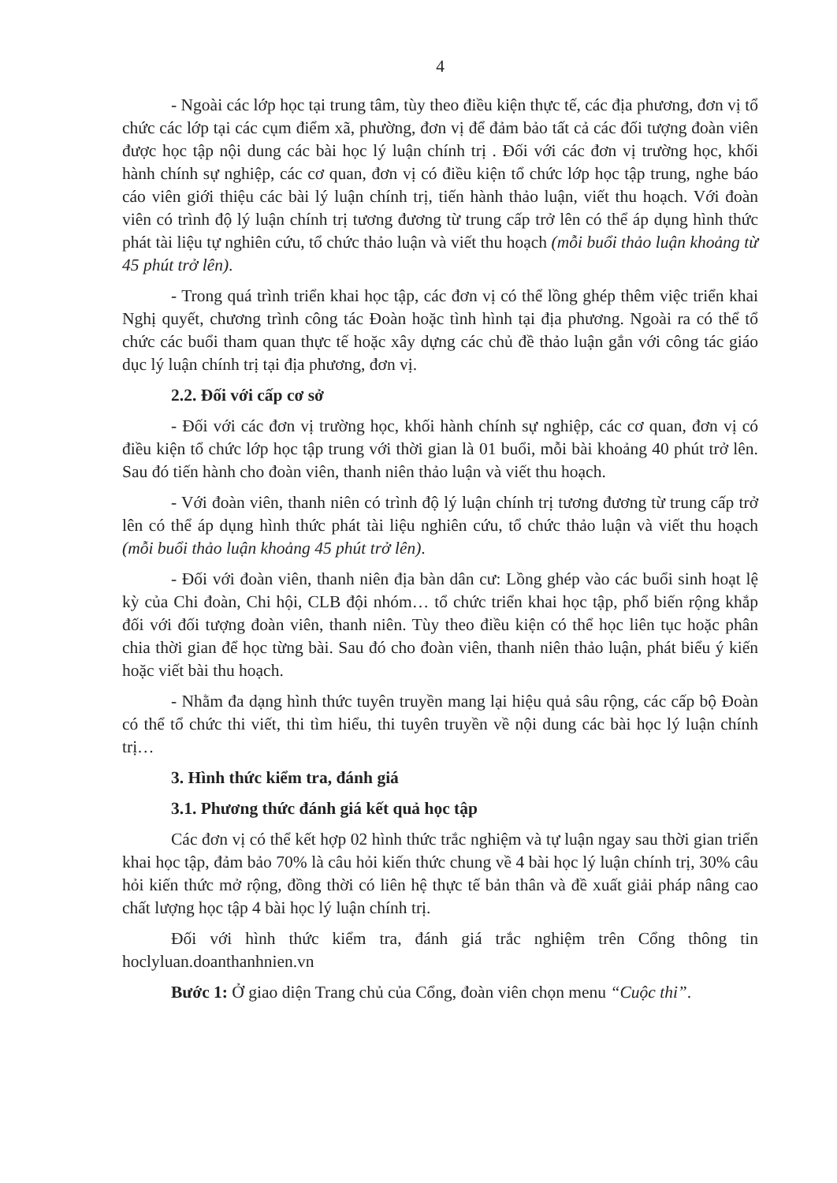4
- Ngoài các lớp học tại trung tâm, tùy theo điều kiện thực tế, các địa phương, đơn vị tổ chức các lớp tại các cụm điểm xã, phường, đơn vị để đảm bảo tất cả các đối tượng đoàn viên được học tập nội dung các bài học lý luận chính trị . Đối với các đơn vị trường học, khối hành chính sự nghiệp, các cơ quan, đơn vị có điều kiện tổ chức lớp học tập trung, nghe báo cáo viên giới thiệu các bài lý luận chính trị, tiến hành thảo luận, viết thu hoạch. Với đoàn viên có trình độ lý luận chính trị tương đương từ trung cấp trở lên có thể áp dụng hình thức phát tài liệu tự nghiên cứu, tổ chức thảo luận và viết thu hoạch (mỗi buổi thảo luận khoảng từ 45 phút trở lên).
- Trong quá trình triển khai học tập, các đơn vị có thể lồng ghép thêm việc triển khai Nghị quyết, chương trình công tác Đoàn hoặc tình hình tại địa phương. Ngoài ra có thể tổ chức các buổi tham quan thực tế hoặc xây dựng các chủ đề thảo luận gắn với công tác giáo dục lý luận chính trị tại địa phương, đơn vị.
2.2. Đối với cấp cơ sở
- Đối với các đơn vị trường học, khối hành chính sự nghiệp, các cơ quan, đơn vị có điều kiện tổ chức lớp học tập trung với thời gian là 01 buổi, mỗi bài khoảng 40 phút trở lên. Sau đó tiến hành cho đoàn viên, thanh niên thảo luận và viết thu hoạch.
- Với đoàn viên, thanh niên có trình độ lý luận chính trị tương đương từ trung cấp trở lên có thể áp dụng hình thức phát tài liệu nghiên cứu, tổ chức thảo luận và viết thu hoạch (mỗi buổi thảo luận khoảng 45 phút trở lên).
- Đối với đoàn viên, thanh niên địa bàn dân cư: Lồng ghép vào các buổi sinh hoạt lệ kỳ của Chi đoàn, Chi hội, CLB đội nhóm… tổ chức triển khai học tập, phổ biến rộng khắp đối với đối tượng đoàn viên, thanh niên. Tùy theo điều kiện có thể học liên tục hoặc phân chia thời gian để học từng bài. Sau đó cho đoàn viên, thanh niên thảo luận, phát biểu ý kiến hoặc viết bài thu hoạch.
- Nhằm đa dạng hình thức tuyên truyền mang lại hiệu quả sâu rộng, các cấp bộ Đoàn có thể tổ chức thi viết, thi tìm hiểu, thi tuyên truyền về nội dung các bài học lý luận chính trị…
3. Hình thức kiểm tra, đánh giá
3.1. Phương thức đánh giá kết quả học tập
Các đơn vị có thể kết hợp 02 hình thức trắc nghiệm và tự luận ngay sau thời gian triển khai học tập, đảm bảo 70% là câu hỏi kiến thức chung về 4 bài học lý luận chính trị, 30% câu hỏi kiến thức mở rộng, đồng thời có liên hệ thực tế bản thân và đề xuất giải pháp nâng cao chất lượng học tập 4 bài học lý luận chính trị.
Đối với hình thức kiểm tra, đánh giá trắc nghiệm trên Cổng thông tin hoclyluan.doanthanhnien.vn
Bước 1: Ở giao diện Trang chủ của Cổng, đoàn viên chọn menu “Cuộc thi”.